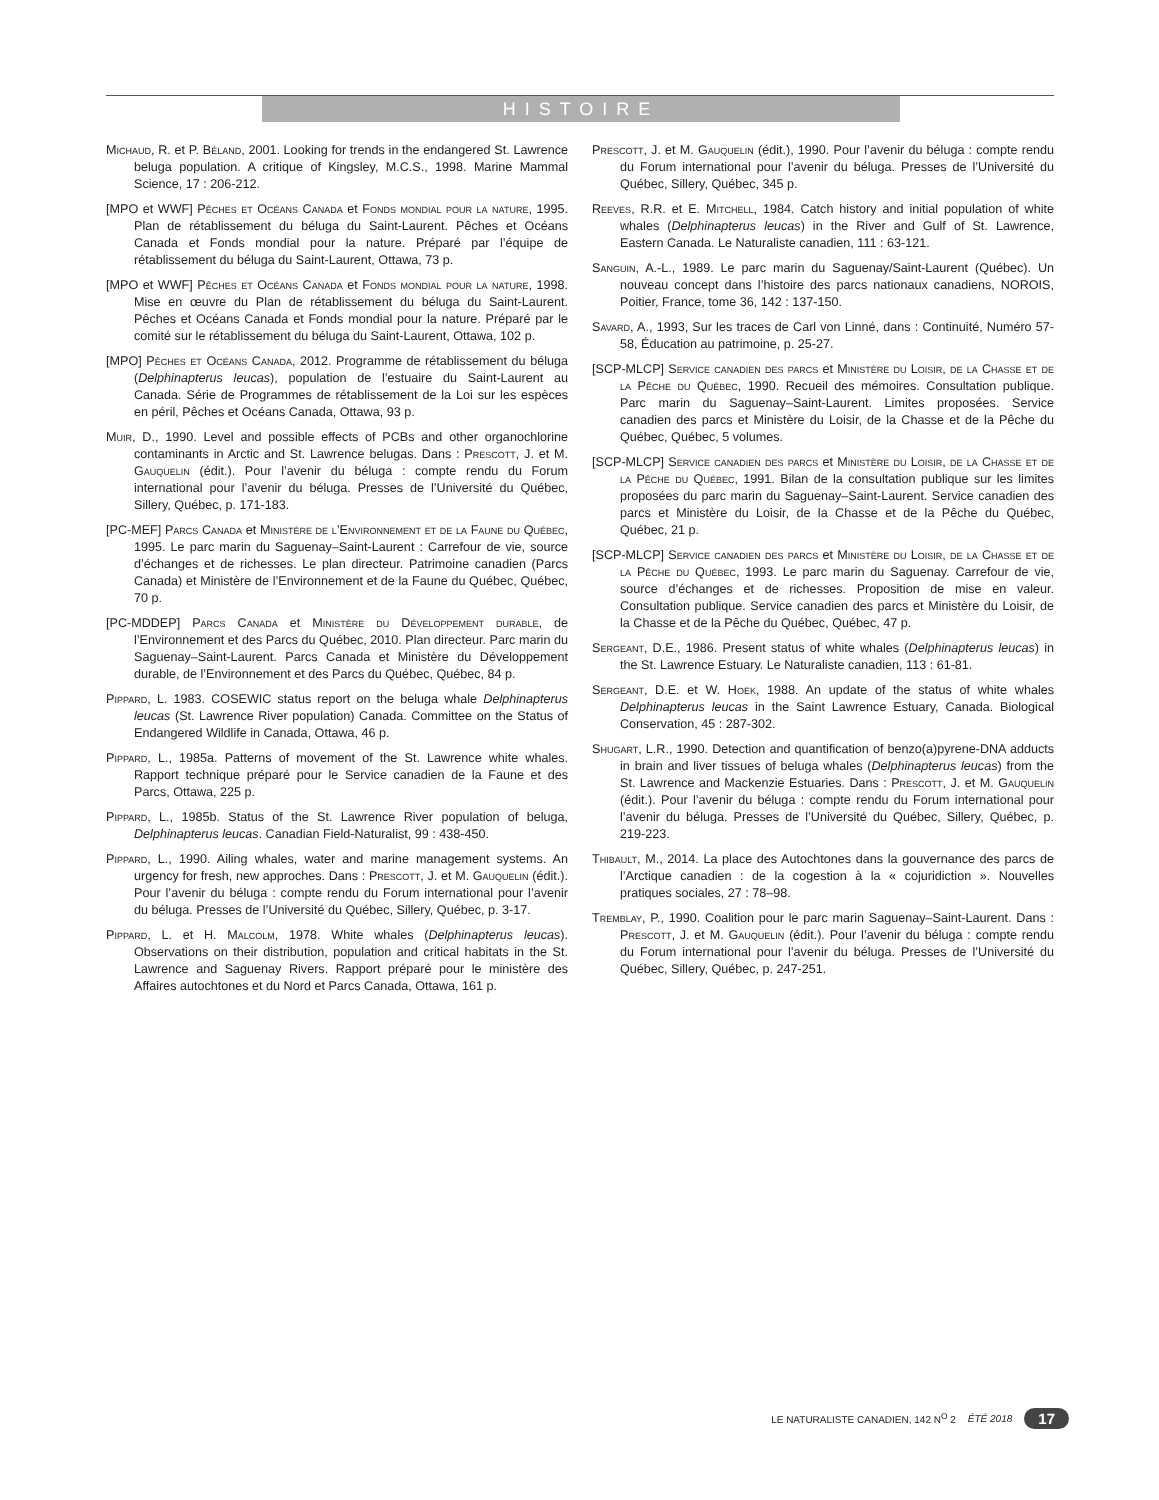HISTOIRE
Michaud, R. et P. Béland, 2001. Looking for trends in the endangered St. Lawrence beluga population. A critique of Kingsley, M.C.S., 1998. Marine Mammal Science, 17 : 206-212.
[MPO et WWF] Pêches et Océans Canada et Fonds mondial pour la nature, 1995. Plan de rétablissement du béluga du Saint-Laurent. Pêches et Océans Canada et Fonds mondial pour la nature. Préparé par l’équipe de rétablissement du béluga du Saint-Laurent, Ottawa, 73 p.
[MPO et WWF] Pêches et Océans Canada et Fonds mondial pour la nature, 1998. Mise en œuvre du Plan de rétablissement du béluga du Saint-Laurent. Pêches et Océans Canada et Fonds mondial pour la nature. Préparé par le comité sur le rétablissement du béluga du Saint-Laurent, Ottawa, 102 p.
[MPO] Pêches et Océans Canada, 2012. Programme de rétablissement du béluga (Delphinapterus leucas), population de l’estuaire du Saint-Laurent au Canada. Série de Programmes de rétablissement de la Loi sur les espèces en péril, Pêches et Océans Canada, Ottawa, 93 p.
Muir, D., 1990. Level and possible effects of PCBs and other organochlorine contaminants in Arctic and St. Lawrence belugas. Dans : Prescott, J. et M. Gauquelin (édit.). Pour l’avenir du béluga : compte rendu du Forum international pour l’avenir du béluga. Presses de l’Université du Québec, Sillery, Québec, p. 171-183.
[PC-MEF] Parcs Canada et Ministère de l’Environnement et de la Faune du Québec, 1995. Le parc marin du Saguenay–Saint-Laurent : Carrefour de vie, source d’échanges et de richesses. Le plan directeur. Patrimoine canadien (Parcs Canada) et Ministère de l’Environnement et de la Faune du Québec, Québec, 70 p.
[PC-MDDEP] Parcs Canada et Ministère du Développement durable, de l’Environnement et des Parcs du Québec, 2010. Plan directeur. Parc marin du Saguenay–Saint-Laurent. Parcs Canada et Ministère du Développement durable, de l’Environnement et des Parcs du Québec, Québec, 84 p.
Pippard, L. 1983. COSEWIC status report on the beluga whale Delphinapterus leucas (St. Lawrence River population) Canada. Committee on the Status of Endangered Wildlife in Canada, Ottawa, 46 p.
Pippard, L., 1985a. Patterns of movement of the St. Lawrence white whales. Rapport technique préparé pour le Service canadien de la Faune et des Parcs, Ottawa, 225 p.
Pippard, L., 1985b. Status of the St. Lawrence River population of beluga, Delphinapterus leucas. Canadian Field-Naturalist, 99 : 438-450.
Pippard, L., 1990. Ailing whales, water and marine management systems. An urgency for fresh, new approches. Dans : Prescott, J. et M. Gauquelin (édit.). Pour l’avenir du béluga : compte rendu du Forum international pour l’avenir du béluga. Presses de l’Université du Québec, Sillery, Québec, p. 3-17.
Pippard, L. et H. Malcolm, 1978. White whales (Delphinapterus leucas). Observations on their distribution, population and critical habitats in the St. Lawrence and Saguenay Rivers. Rapport préparé pour le ministère des Affaires autochtones et du Nord et Parcs Canada, Ottawa, 161 p.
Prescott, J. et M. Gauquelin (édit.), 1990. Pour l’avenir du béluga : compte rendu du Forum international pour l’avenir du béluga. Presses de l’Université du Québec, Sillery, Québec, 345 p.
Reeves, R.R. et E. Mitchell, 1984. Catch history and initial population of white whales (Delphinapterus leucas) in the River and Gulf of St. Lawrence, Eastern Canada. Le Naturaliste canadien, 111 : 63-121.
Sanguin, A.-L., 1989. Le parc marin du Saguenay/Saint-Laurent (Québec). Un nouveau concept dans l’histoire des parcs nationaux canadiens, NOROIS, Poitier, France, tome 36, 142 : 137-150.
Savard, A., 1993, Sur les traces de Carl von Linné, dans : Continuité, Numéro 57-58, Éducation au patrimoine, p. 25-27.
[SCP-MLCP] Service canadien des parcs et Ministère du Loisir, de la Chasse et de la Pêche du Québec, 1990. Recueil des mémoires. Consultation publique. Parc marin du Saguenay–Saint-Laurent. Limites proposées. Service canadien des parcs et Ministère du Loisir, de la Chasse et de la Pêche du Québec, Québec, 5 volumes.
[SCP-MLCP] Service canadien des parcs et Ministère du Loisir, de la Chasse et de la Pêche du Québec, 1991. Bilan de la consultation publique sur les limites proposées du parc marin du Saguenay–Saint-Laurent. Service canadien des parcs et Ministère du Loisir, de la Chasse et de la Pêche du Québec, Québec, 21 p.
[SCP-MLCP] Service canadien des parcs et Ministère du Loisir, de la Chasse et de la Pêche du Québec, 1993. Le parc marin du Saguenay. Carrefour de vie, source d’échanges et de richesses. Proposition de mise en valeur. Consultation publique. Service canadien des parcs et Ministère du Loisir, de la Chasse et de la Pêche du Québec, Québec, 47 p.
Sergeant, D.E., 1986. Present status of white whales (Delphinapterus leucas) in the St. Lawrence Estuary. Le Naturaliste canadien, 113 : 61-81.
Sergeant, D.E. et W. Hoek, 1988. An update of the status of white whales Delphinapterus leucas in the Saint Lawrence Estuary, Canada. Biological Conservation, 45 : 287-302.
Shugart, L.R., 1990. Detection and quantification of benzo(a)pyrene-DNA adducts in brain and liver tissues of beluga whales (Delphinapterus leucas) from the St. Lawrence and Mackenzie Estuaries. Dans : Prescott, J. et M. Gauquelin (édit.). Pour l’avenir du béluga : compte rendu du Forum international pour l’avenir du béluga. Presses de l’Université du Québec, Sillery, Québec, p. 219-223.
Thibault, M., 2014. La place des Autochtones dans la gouvernance des parcs de l’Arctique canadien : de la cogestion à la « cojuridiction ». Nouvelles pratiques sociales, 27 : 78–98.
Tremblay, P., 1990. Coalition pour le parc marin Saguenay–Saint-Laurent. Dans : Prescott, J. et M. Gauquelin (édit.). Pour l’avenir du béluga : compte rendu du Forum international pour l’avenir du béluga. Presses de l’Université du Québec, Sillery, Québec, p. 247-251.
LE NATURALISTE CANADIEN, 142 N<sup>O</sup> 2 ÉTÉ 2018 17